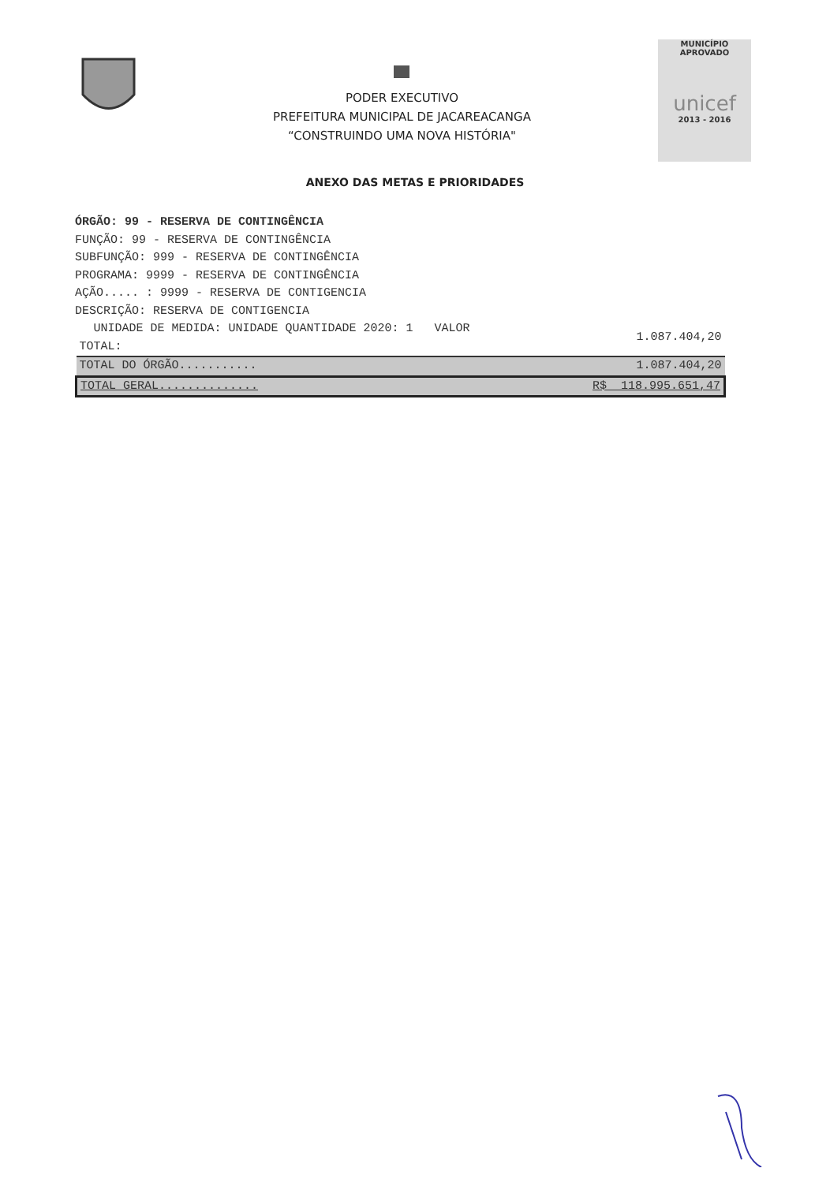PODER EXECUTIVO
PREFEITURA MUNICIPAL DE JACAREACANGA
“CONSTRUINDO UMA NOVA HISTÓRIA"
MUNICÍPIO APROVADO
unicef
2013 - 2016
ANEXO DAS METAS E PRIORIDADES
ÓRGÃO: 99 - RESERVA DE CONTINGÊNCIA
FUNÇÃO: 99 - RESERVA DE CONTINGÊNCIA
SUBFUNÇÃO: 999 - RESERVA DE CONTINGÊNCIA
PROGRAMA: 9999 - RESERVA DE CONTINGÊNCIA
AÇÃO..... : 9999 - RESERVA DE CONTIGENCIA
DESCRIÇÃO: RESERVA DE CONTIGENCIA
| UNIDADE DE MEDIDA: UNIDADE QUANTIDADE 2020: 1 VALOR TOTAL: | 1.087.404,20 |
| TOTAL DO ÓRGÃO........... | 1.087.404,20 |
| TOTAL GERAL.............. | R$ 118.995.651,47 |